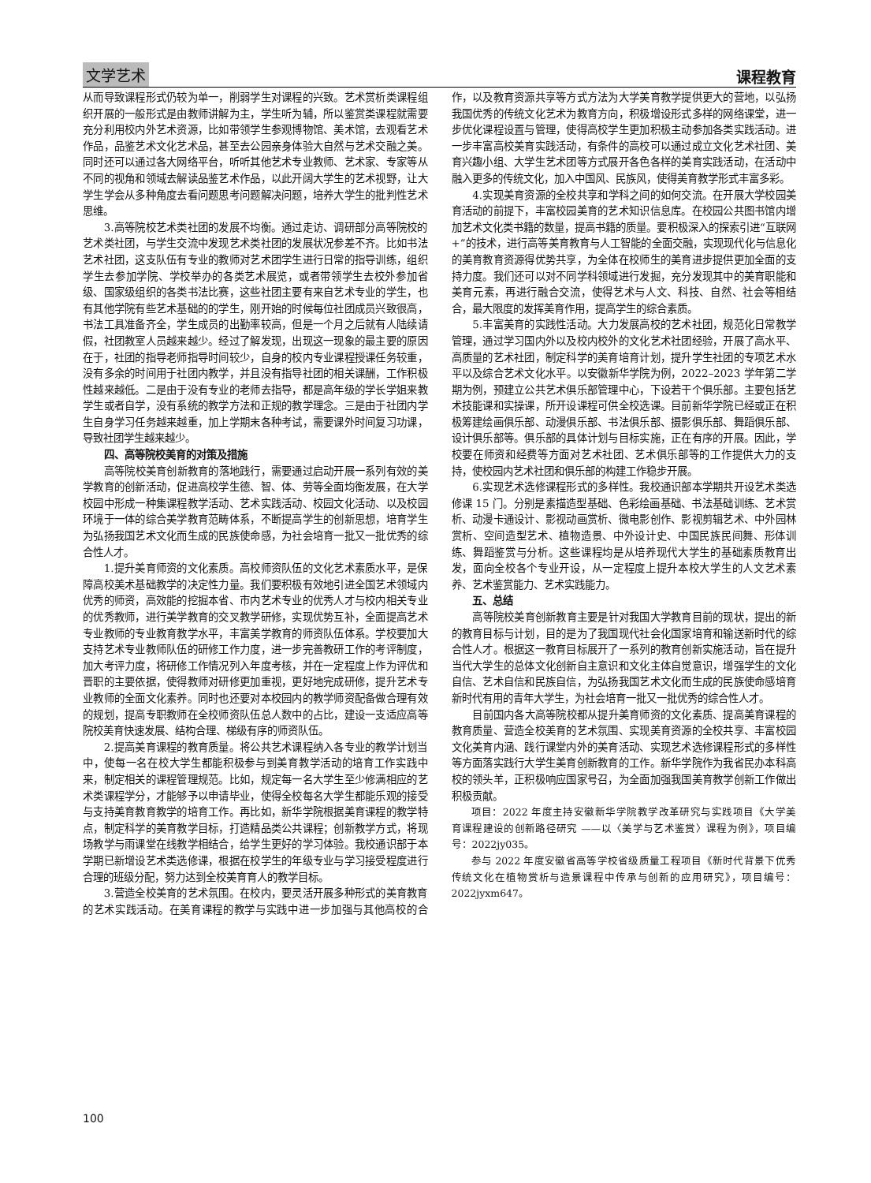文学艺术 课程教育
从而导致课程形式仍较为单一，削弱学生对课程的兴致。艺术赏析类课程组织开展的一般形式是由教师讲解为主，学生听为辅，所以鉴赏类课程就需要充分利用校内外艺术资源，比如带领学生参观博物馆、美术馆，去观看艺术作品，品鉴艺术文化艺术品，甚至去公园亲身体验大自然与艺术交融之美。同时还可以通过各大网络平台，听听其他艺术专业教师、艺术家、专家等从不同的视角和领域去解读品鉴艺术作品，以此开阔大学生的艺术视野，让大学生学会从多种角度去看问题思考问题解决问题，培养大学生的批判性艺术思维。
3.高等院校艺术类社团的发展不均衡。通过走访、调研部分高等院校的艺术类社团，与学生交流中发现艺术类社团的发展状况参差不齐。比如书法艺术社团，这支队伍有专业的教师对艺术团学生进行日常的指导训练，组织学生去参加学院、学校举办的各类艺术展览，或者带领学生去校外参加省级、国家级组织的各类书法比赛，这些社团主要有来自艺术专业的学生，也有其他学院有些艺术基础的的学生，刚开始的时候每位社团成员兴致很高，书法工具准备齐全，学生成员的出勤率较高，但是一个月之后就有人陆续请假，社团教室人员越来越少。经过了解发现，出现这一现象的最主要的原因在于，社团的指导老师指导时间较少，自身的校内专业课程授课任务较重，没有多余的时间用于社团内教学，并且没有指导社团的相关课酬，工作积极性越来越低。二是由于没有专业的老师去指导，都是高年级的学长学姐来教学生或者自学，没有系统的教学方法和正规的教学理念。三是由于社团内学生自身学习任务越来越重，加上学期末各种考试，需要课外时间复习功课，导致社团学生越来越少。
四、高等院校美育的对策及措施
高等院校美育创新教育的落地践行，需要通过启动开展一系列有效的美学教育的创新活动，促进高校学生德、智、体、劳等全面均衡发展，在大学校园中形成一种集课程教学活动、艺术实践活动、校园文化活动、以及校园环境于一体的综合美学教育范畴体系，不断提高学生的创新思想，培育学生为弘扬我国艺术文化而生成的民族使命感，为社会培育一批又一批优秀的综合性人才。
1.提升美育师资的文化素质。高校师资队伍的文化艺术素质水平，是保障高校美术基础教学的决定性力量。我们要积极有效地引进全国艺术领域内优秀的师资，高效能的挖掘本省、市内艺术专业的优秀人才与校内相关专业的优秀教师，进行美学教育的交叉教学研修，实现优势互补，全面提高艺术专业教师的专业教育教学水平，丰富美学教育的师资队伍体系。学校要加大支持艺术专业教师队伍的研修工作力度，进一步完善教研工作的考评制度，加大考评力度，将研修工作情况列入年度考核，并在一定程度上作为评优和晋职的主要依据，使得教师对研修更加重视，更好地完成研修，提升艺术专业教师的全面文化素养。同时也还要对本校园内的教学师资配备做合理有效的规划，提高专职教师在全校师资队伍总人数中的占比，建设一支适应高等院校美育快速发展、结构合理、梯级有序的师资队伍。
2.提高美育课程的教育质量。将公共艺术课程纳入各专业的教学计划当中，使每一名在校大学生都能积极参与到美育教学活动的培育工作实践中来，制定相关的课程管理规范。比如，规定每一名大学生至少修满相应的艺术类课程学分，才能够予以申请毕业，使得全校每名大学生都能乐观的接受与支持美育教育教学的培育工作。再比如，新华学院根据美育课程的教学特点，制定科学的美育教学目标，打造精品类公共课程；创新教学方式，将现场教学与雨课堂在线教学相结合，给学生更好的学习体验。我校通识部于本学期已新增设艺术类选修课，根据在校学生的年级专业与学习接受程度进行合理的班级分配，努力达到全校美育育人的教学目标。
3.营造全校美育的艺术氛围。在校内，要灵活开展多种形式的美育教育的艺术实践活动。在美育课程的教学与实践中进一步加强与其他高校的合作，以及教育资源共享等方式方法为大学美育教学提供更大的营地，以弘扬我国优秀的传统文化艺术为教育方向，积极增设形式多样的网络课堂，进一步优化课程设置与管理，使得高校学生更加积极主动参加各类实践活动。进一步丰富高校美育实践活动，有条件的高校可以通过成立文化艺术社团、美育兴趣小组、大学生艺术团等方式展开各色各样的美育实践活动，在活动中融入更多的传统文化，加入中国风、民族风，使得美育教学形式丰富多彩。
4.实现美育资源的全校共享和学科之间的如何交流。在开展大学校园美育活动的前提下，丰富校园美育的艺术知识信息库。在校园公共图书馆内增加艺术文化类书籍的数量，提高书籍的质量。要积极深入的探索引进“互联网+”的技术，进行高等美育教育与人工智能的全面交融，实现现代化与信息化的美育教育资源得优势共享，为全体在校师生的美育进步提供更加全面的支持力度。我们还可以对不同学科领域进行发掘，充分发现其中的美育职能和美育元素，再进行融合交流，使得艺术与人文、科技、自然、社会等相结合，最大限度的发挥美育作用，提高学生的综合素质。
5.丰富美育的实践性活动。大力发展高校的艺术社团，规范化日常教学管理，通过学习国内外以及校内校外的文化艺术社团经验，开展了高水平、高质量的艺术社团，制定科学的美育培育计划，提升学生社团的专项艺术水平以及综合艺术文化水平。以安徽新华学院为例，2022–2023 学年第二学期为例，预建立公共艺术俱乐部管理中心，下设若干个俱乐部。主要包括艺术技能课和实操课，所开设课程可供全校选课。目前新华学院已经或正在积极筹建绘画俱乐部、动漫俱乐部、书法俱乐部、摄影俱乐部、舞蹈俱乐部、设计俱乐部等。俱乐部的具体计划与目标实施，正在有序的开展。因此，学校要在师资和经费等方面对艺术社团、艺术俱乐部等的工作提供大力的支持，使校园内艺术社团和俱乐部的构建工作稳步开展。
6.实现艺术选修课程形式的多样性。我校通识部本学期共开设艺术类选修课 15 门。分别是素描造型基础、色彩绘画基础、书法基础训练、艺术赏析、动漫卡通设计、影视动画赏析、微电影创作、影视剪辑艺术、中外园林赏析、空间造型艺术、植物造景、中外设计史、中国民族民间舞、形体训练、舞蹈鉴赏与分析。这些课程均是从培养现代大学生的基础素质教育出发，面向全校各个专业开设，从一定程度上提升本校大学生的人文艺术素养、艺术鉴赏能力、艺术实践能力。
五、总结
高等院校美育创新教育主要是针对我国大学教育目前的现状，提出的新的教育目标与计划，目的是为了我国现代社会化国家培育和输送新时代的综合性人才。根据这一教育目标展开了一系列的教育创新实施活动，旨在提升当代大学生的总体文化创新自主意识和文化主体自觉意识，增强学生的文化自信、艺术自信和民族自信，为弘扬我国艺术文化而生成的民族使命感培育新时代有用的青年大学生，为社会培育一批又一批优秀的综合性人才。
目前国内各大高等院校都从提升美育师资的文化素质、提高美育课程的教育质量、营造全校美育的艺术氛围、实现美育资源的全校共享、丰富校园文化美育内涵、践行课堂内外的美育活动、实现艺术选修课程形式的多样性等方面落实践行大学生美育创新教育的工作。新华学院作为我省民办本科高校的领头羊，正积极响应国家号召，为全面加强我国美育教学创新工作做出积极贡献。
项目：2022 年度主持安徽新华学院教学改革研究与实践项目《大学美育课程建设的创新路径研究 ——以〈美学与艺术鉴赏〉课程为例》，项目编号：2022jy035。
参与 2022 年度安徽省高等学校省级质量工程项目《新时代背景下优秀传统文化在植物赏析与造景课程中传承与创新的应用研究》，项目编号：2022jyxm647。
100